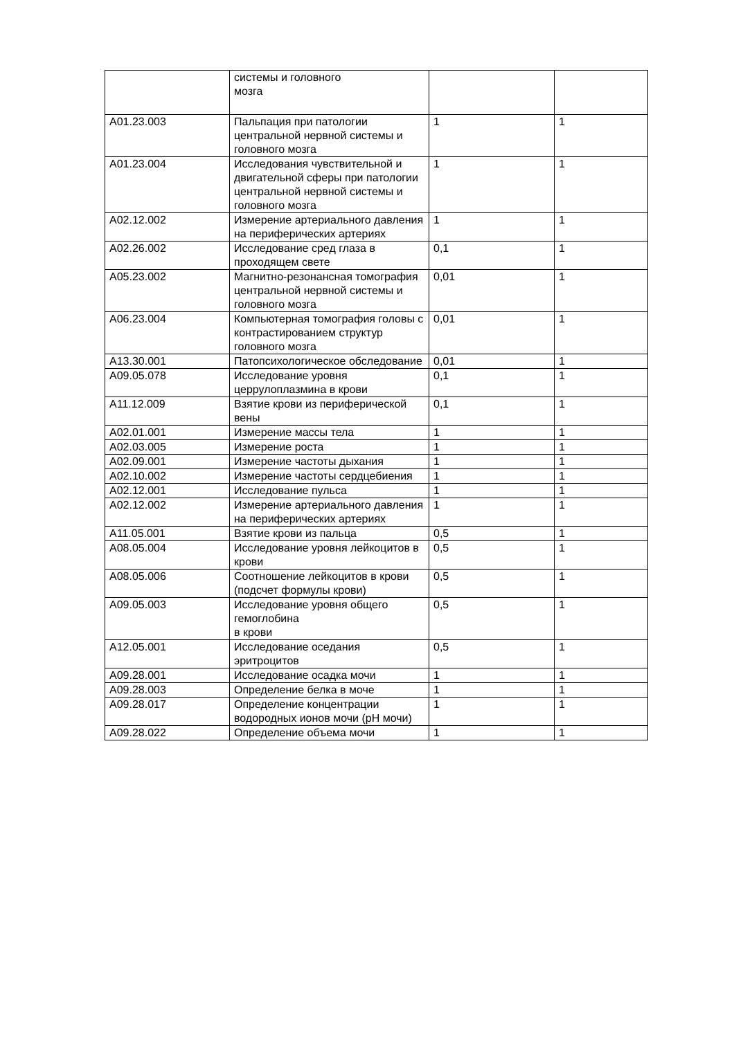| | системы и головного мозга | | |
| A01.23.003 | Пальпация при патологии центральной нервной системы и головного мозга | 1 | 1 |
| A01.23.004 | Исследования чувствительной и двигательной сферы при патологии центральной нервной системы и головного мозга | 1 | 1 |
| A02.12.002 | Измерение артериального давления на периферических артериях | 1 | 1 |
| A02.26.002 | Исследование сред глаза в проходящем свете | 0,1 | 1 |
| A05.23.002 | Магнитно-резонансная томография центральной нервной системы и головного мозга | 0,01 | 1 |
| A06.23.004 | Компьютерная томография головы с контрастированием структур головного мозга | 0,01 | 1 |
| A13.30.001 | Патопсихологическое обследование | 0,01 | 1 |
| A09.05.078 | Исследование уровня церрулоплазмина в крови | 0,1 | 1 |
| A11.12.009 | Взятие крови из периферической вены | 0,1 | 1 |
| A02.01.001 | Измерение массы тела | 1 | 1 |
| A02.03.005 | Измерение роста | 1 | 1 |
| A02.09.001 | Измерение частоты дыхания | 1 | 1 |
| A02.10.002 | Измерение частоты сердцебиения | 1 | 1 |
| A02.12.001 | Исследование пульса | 1 | 1 |
| A02.12.002 | Измерение артериального давления на периферических артериях | 1 | 1 |
| A11.05.001 | Взятие крови из пальца | 0,5 | 1 |
| A08.05.004 | Исследование уровня лейкоцитов в крови | 0,5 | 1 |
| A08.05.006 | Соотношение лейкоцитов в крови (подсчет формулы крови) | 0,5 | 1 |
| A09.05.003 | Исследование уровня общего гемоглобина в крови | 0,5 | 1 |
| A12.05.001 | Исследование оседания эритроцитов | 0,5 | 1 |
| A09.28.001 | Исследование осадка мочи | 1 | 1 |
| A09.28.003 | Определение белка в моче | 1 | 1 |
| A09.28.017 | Определение концентрации водородных ионов мочи (pH мочи) | 1 | 1 |
| A09.28.022 | Определение объема мочи | 1 | 1 |